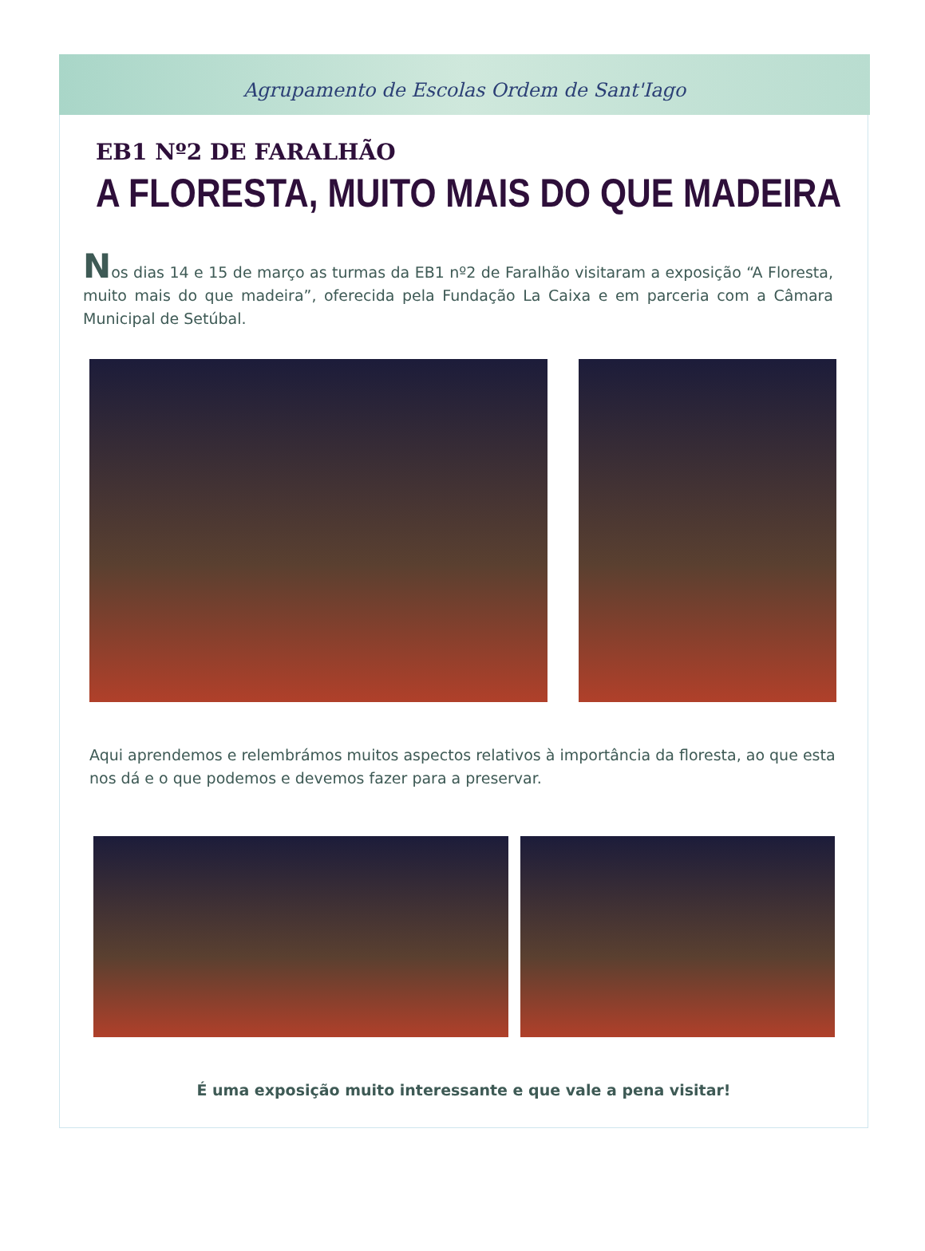Agrupamento de Escolas Ordem de Sant'Iago
EB1 Nº2 DE FARALHÃO
A FLORESTA, MUITO MAIS DO QUE MADEIRA
Nos dias 14 e 15 de março as turmas da EB1 nº2 de Faralhão visitaram a exposição “A Floresta, muito mais do que madeira”, oferecida pela Fundação La Caixa e em parceria com a Câmara Municipal de Setúbal.
Aqui aprendemos e relembrámos muitos aspectos relativos à importância da floresta, ao que esta nos dá e o que podemos e devemos fazer para a preservar.
É uma exposição muito interessante e que vale a pena visitar!